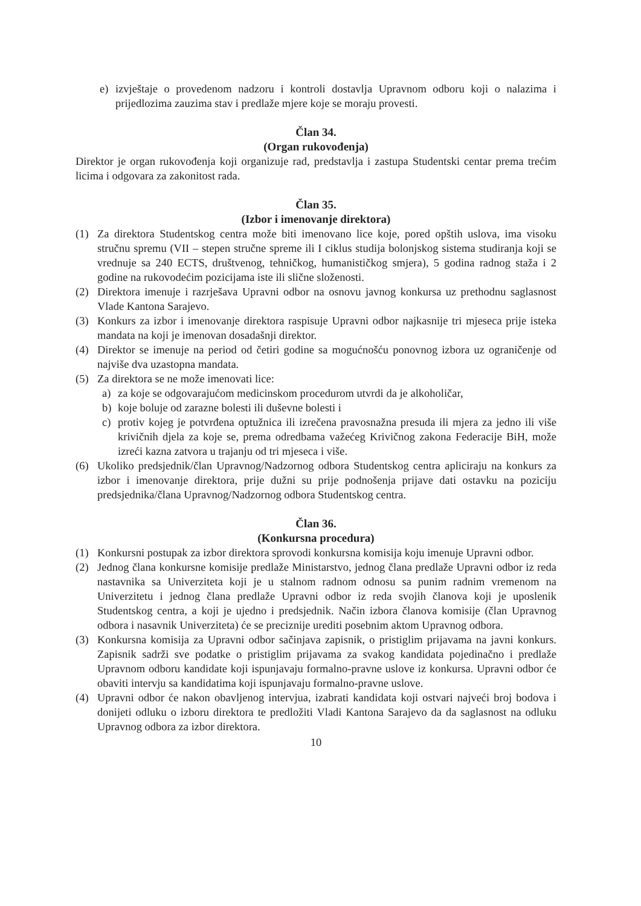e) izvještaje o provedenom nadzoru i kontroli dostavlja Upravnom odboru koji o nalazima i prijedlozima zauzima stav i predlaže mjere koje se moraju provesti.
Član 34.
(Organ rukovođenja)
Direktor je organ rukovođenja koji organizuje rad, predstavlja i zastupa Studentski centar prema trećim licima i odgovara za zakonitost rada.
Član 35.
(Izbor i imenovanje direktora)
(1) Za direktora Studentskog centra može biti imenovano lice koje, pored opštih uslova, ima visoku stručnu spremu (VII – stepen stručne spreme ili I ciklus studija bolonjskog sistema studiranja koji se vrednuje sa 240 ECTS, društvenog, tehničkog, humanističkog smjera), 5 godina radnog staža i 2 godine na rukovodećim pozicijama iste ili slične složenosti.
(2) Direktora imenuje i razrješava Upravni odbor na osnovu javnog konkursa uz prethodnu saglasnost Vlade Kantona Sarajevo.
(3) Konkurs za izbor i imenovanje direktora raspisuje Upravni odbor najkasnije tri mjeseca prije isteka mandata na koji je imenovan dosadašnji direktor.
(4) Direktor se imenuje na period od četiri godine sa mogućnošću ponovnog izbora uz ograničenje od najviše dva uzastopna mandata.
(5) Za direktora se ne može imenovati lice:
a) za koje se odgovarajućom medicinskom procedurom utvrdi da je alkoholičar,
b) koje boluje od zarazne bolesti ili duševne bolesti i
c) protiv kojeg je potvrđena optužnica ili izrečena pravosnažna presuda ili mjera za jedno ili više krivičnih djela za koje se, prema odredbama važećeg Krivičnog zakona Federacije BiH, može izreći kazna zatvora u trajanju od tri mjeseca i više.
(6) Ukoliko predsjednik/član Upravnog/Nadzornog odbora Studentskog centra apliciraju na konkurs za izbor i imenovanje direktora, prije dužni su prije podnošenja prijave dati ostavku na poziciju predsjednika/člana Upravnog/Nadzornog odbora Studentskog centra.
Član 36.
(Konkursna procedura)
(1) Konkursni postupak za izbor direktora sprovodi konkursna komisija koju imenuje Upravni odbor.
(2) Jednog člana konkursne komisije predlaže Ministarstvo, jednog člana predlaže Upravni odbor iz reda nastavnika sa Univerziteta koji je u stalnom radnom odnosu sa punim radnim vremenom na Univerzitetu i jednog člana predlaže Upravni odbor iz reda svojih članova koji je uposlenik Studentskog centra, a koji je ujedno i predsjednik. Način izbora članova komisije (član Upravnog odbora i nasavnik Univerziteta) će se preciznije urediti posebnim aktom Upravnog odbora.
(3) Konkursna komisija za Upravni odbor sačinjava zapisnik, o pristiglim prijavama na javni konkurs. Zapisnik sadrži sve podatke o pristiglim prijavama za svakog kandidata pojedinačno i predlaže Upravnom odboru kandidate koji ispunjavaju formalno-pravne uslove iz konkursa. Upravni odbor će obaviti intervju sa kandidatima koji ispunjavaju formalno-pravne uslove.
(4) Upravni odbor će nakon obavljenog intervjua, izabrati kandidata koji ostvari najveći broj bodova i donijeti odluku o izboru direktora te predložiti Vladi Kantona Sarajevo da da saglasnost na odluku Upravnog odbora za izbor direktora.
10